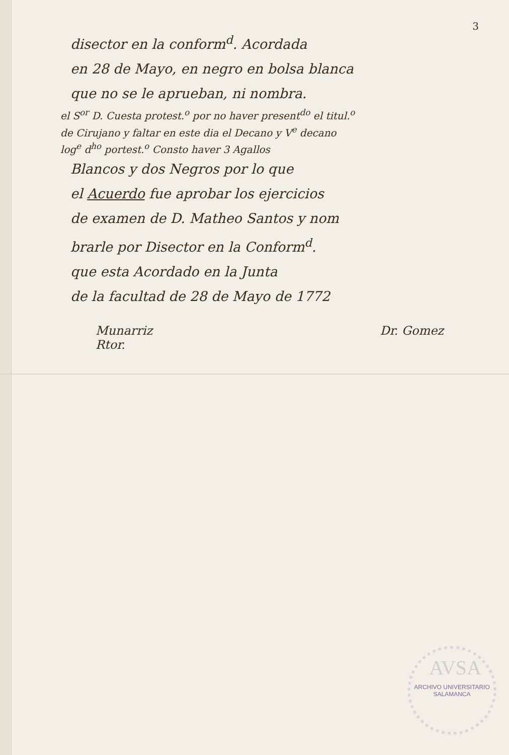3
disector en la conform<sup>d</sup>. Acordada
en 28 de Mayo, en negro en bolsa blanca
que no se le aprueban, ni nombra.
el S<sup>or</sup> D. Cuesta protest.<sup>o</sup> por no haver present<sup>do</sup> el titul.<sup>o</sup>
de Cirujano y faltar en este dia el Decano y V<sup>e</sup> decano
log<sup>e</sup> d<sup>ho</sup> portest.<sup>o</sup> Consto haver 3 Agallos
Blancos y dos Negros por lo que
el Acuerdo fue aprobar los ejercicios
de examen de D. Matheo Santos y nom
brarle por Disector en la Conform<sup>d</sup>.
que esta Acordado en la Junta
de la facultad de 28 de Mayo de 1772
Munarriz
Rtor. Dr. Gomez
AVSA
ARCHIVO UNIVERSITARIO
SALAMANCA